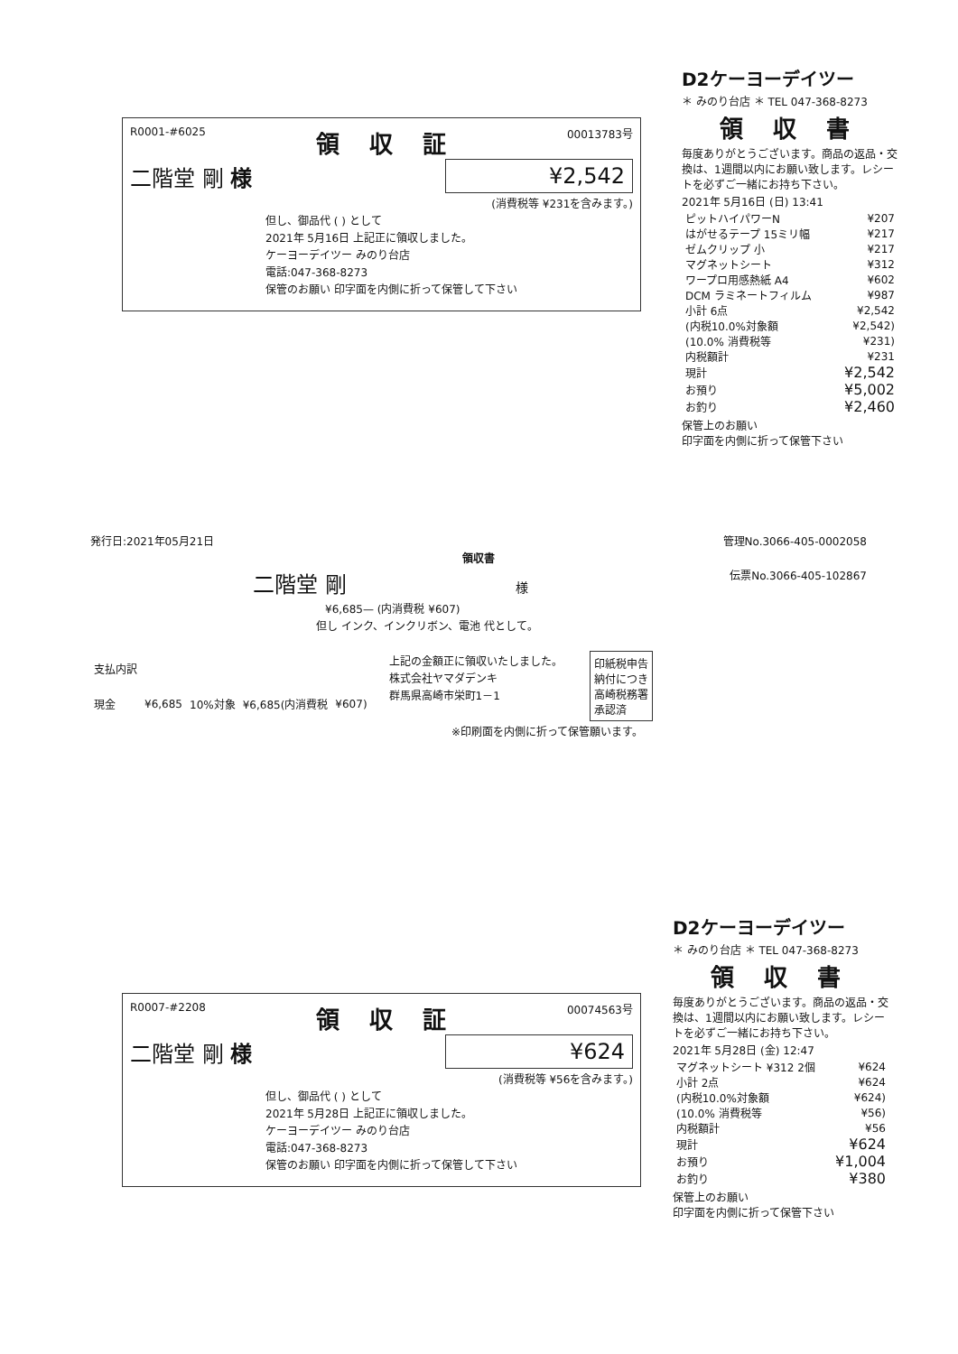R0001-#6025 領 収 証 00013783号
二階堂 剛 様 ¥2,542
(消費税等 ¥231を含みます。)
但し、御品代 ( ) として
2021年 5月16日 上記正に領収しました。
ケーヨーデイツー みのり台店
電話:047-368-8273
保管のお願い 印字面を内側に折って保管して下さい
D2ケーヨーデイツー
＊ みのり台店 ＊ TEL 047-368-8273
領 収 書
毎度ありがとうございます。商品の返品・交換は、1週間以内にお願い致します。レシートを必ずご一緒にお持ち下さい。
2021年 5月16日 (日) 13:41
| ピットハイパワーN | ¥207 |
| はがせるテープ 15ミリ幅 | ¥217 |
| ゼムクリップ 小 | ¥217 |
| マグネットシート | ¥312 |
| ワープロ用感熱紙 A4 | ¥602 |
| DCM ラミネートフィルム | ¥987 |
| 小計 6点 | ¥2,542 |
| (内税10.0%対象額 | ¥2,542) |
| (10.0% 消費税等 | ¥231) |
| 内税額計 | ¥231 |
| 現計 | ¥2,542 |
| お預り | ¥5,002 |
| お釣り | ¥2,460 |
保管上のお願い
印字面を内側に折って保管下さい
発行日:2021年05月21日 管理No.3066-405-0002058
領収書
二階堂 剛 様 伝票No.3066-405-102867
¥6,685— (内消費税 ¥607)
但し インク、インクリボン、電池 代として。
| 支払内訳 | | | | |
| 現金 | ¥6,685 | 10%対象 | ¥6,685(内消費税 | ¥607) |
上記の金額正に領収いたしました。
株式会社ヤマダデンキ
群馬県高崎市栄町1－1
印紙税申告納付につき高崎税務署承認済
※印刷面を内側に折って保管願います。
R0007-#2208 領 収 証 00074563号
二階堂 剛 様 ¥624
(消費税等 ¥56を含みます。)
但し、御品代 ( ) として
2021年 5月28日 上記正に領収しました。
ケーヨーデイツー みのり台店
電話:047-368-8273
保管のお願い 印字面を内側に折って保管して下さい
D2ケーヨーデイツー
＊ みのり台店 ＊ TEL 047-368-8273
領 収 書
毎度ありがとうございます。商品の返品・交換は、1週間以内にお願い致します。レシートを必ずご一緒にお持ち下さい。
2021年 5月28日 (金) 12:47
| マグネットシート ¥312 2個 | ¥624 |
| 小計 2点 | ¥624 |
| (内税10.0%対象額 | ¥624) |
| (10.0% 消費税等 | ¥56) |
| 内税額計 | ¥56 |
| 現計 | ¥624 |
| お預り | ¥1,004 |
| お釣り | ¥380 |
保管上のお願い
印字面を内側に折って保管下さい